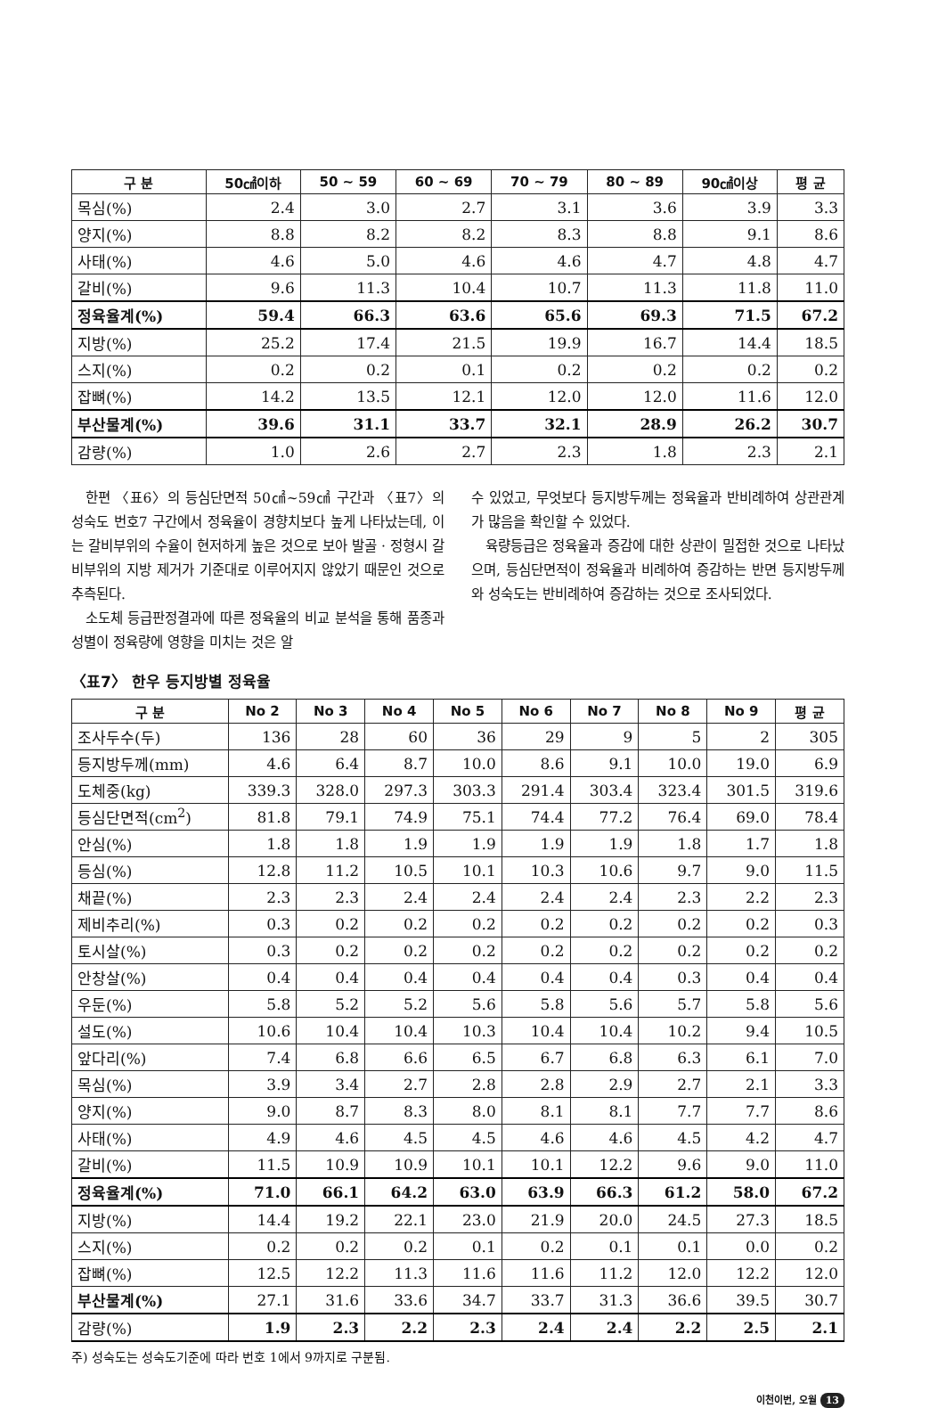| 구 분 | 50㎠이하 | 50 ~ 59 | 60 ~ 69 | 70 ~ 79 | 80 ~ 89 | 90㎠이상 | 평 균 |
| --- | --- | --- | --- | --- | --- | --- | --- |
| 목심(%) | 2.4 | 3.0 | 2.7 | 3.1 | 3.6 | 3.9 | 3.3 |
| 양지(%) | 8.8 | 8.2 | 8.2 | 8.3 | 8.8 | 9.1 | 8.6 |
| 사태(%) | 4.6 | 5.0 | 4.6 | 4.6 | 4.7 | 4.8 | 4.7 |
| 갈비(%) | 9.6 | 11.3 | 10.4 | 10.7 | 11.3 | 11.8 | 11.0 |
| 정육율계(%) | 59.4 | 66.3 | 63.6 | 65.6 | 69.3 | 71.5 | 67.2 |
| 지방(%) | 25.2 | 17.4 | 21.5 | 19.9 | 16.7 | 14.4 | 18.5 |
| 스지(%) | 0.2 | 0.2 | 0.1 | 0.2 | 0.2 | 0.2 | 0.2 |
| 잡뼈(%) | 14.2 | 13.5 | 12.1 | 12.0 | 12.0 | 11.6 | 12.0 |
| 부산물계(%) | 39.6 | 31.1 | 33.7 | 32.1 | 28.9 | 26.2 | 30.7 |
| 감량(%) | 1.0 | 2.6 | 2.7 | 2.3 | 1.8 | 2.3 | 2.1 |
한편 〈표6〉의 등심단면적 50㎠~59㎠ 구간과 〈표7〉의 성숙도 번호7 구간에서 정육율이 경향치보다 높게 나타났는데, 이는 갈비부위의 수율이 현저하게 높은 것으로 보아 발골 · 정형시 갈비부위의 지방 제거가 기준대로 이루어지지 않았기 때문인 것으로 추측된다.
소도체 등급판정결과에 따른 정육율의 비교 분석을 통해 품종과 성별이 정육량에 영향을 미치는 것은 알
수 있었고, 무엇보다 등지방두께는 정육율과 반비례하여 상관관계가 많음을 확인할 수 있었다.
육량등급은 정육율과 증감에 대한 상관이 밀접한 것으로 나타났으며, 등심단면적이 정육율과 비례하여 증감하는 반면 등지방두께와 성숙도는 반비례하여 증감하는 것으로 조사되었다.
〈표7〉 한우 등지방별 정육율
| 구 분 | No 2 | No 3 | No 4 | No 5 | No 6 | No 7 | No 8 | No 9 | 평 균 |
| --- | --- | --- | --- | --- | --- | --- | --- | --- | --- |
| 조사두수(두) | 136 | 28 | 60 | 36 | 29 | 9 | 5 | 2 | 305 |
| 등지방두께(mm) | 4.6 | 6.4 | 8.7 | 10.0 | 8.6 | 9.1 | 10.0 | 19.0 | 6.9 |
| 도체중(kg) | 339.3 | 328.0 | 297.3 | 303.3 | 291.4 | 303.4 | 323.4 | 301.5 | 319.6 |
| 등심단면적(cm<sup>2</sup>) | 81.8 | 79.1 | 74.9 | 75.1 | 74.4 | 77.2 | 76.4 | 69.0 | 78.4 |
| 안심(%) | 1.8 | 1.8 | 1.9 | 1.9 | 1.9 | 1.9 | 1.8 | 1.7 | 1.8 |
| 등심(%) | 12.8 | 11.2 | 10.5 | 10.1 | 10.3 | 10.6 | 9.7 | 9.0 | 11.5 |
| 채끝(%) | 2.3 | 2.3 | 2.4 | 2.4 | 2.4 | 2.4 | 2.3 | 2.2 | 2.3 |
| 제비추리(%) | 0.3 | 0.2 | 0.2 | 0.2 | 0.2 | 0.2 | 0.2 | 0.2 | 0.3 |
| 토시살(%) | 0.3 | 0.2 | 0.2 | 0.2 | 0.2 | 0.2 | 0.2 | 0.2 | 0.2 |
| 안창살(%) | 0.4 | 0.4 | 0.4 | 0.4 | 0.4 | 0.4 | 0.3 | 0.4 | 0.4 |
| 우둔(%) | 5.8 | 5.2 | 5.2 | 5.6 | 5.8 | 5.6 | 5.7 | 5.8 | 5.6 |
| 설도(%) | 10.6 | 10.4 | 10.4 | 10.3 | 10.4 | 10.4 | 10.2 | 9.4 | 10.5 |
| 앞다리(%) | 7.4 | 6.8 | 6.6 | 6.5 | 6.7 | 6.8 | 6.3 | 6.1 | 7.0 |
| 목심(%) | 3.9 | 3.4 | 2.7 | 2.8 | 2.8 | 2.9 | 2.7 | 2.1 | 3.3 |
| 양지(%) | 9.0 | 8.7 | 8.3 | 8.0 | 8.1 | 8.1 | 7.7 | 7.7 | 8.6 |
| 사태(%) | 4.9 | 4.6 | 4.5 | 4.5 | 4.6 | 4.6 | 4.5 | 4.2 | 4.7 |
| 갈비(%) | 11.5 | 10.9 | 10.9 | 10.1 | 10.1 | 12.2 | 9.6 | 9.0 | 11.0 |
| 정육율계(%) | 71.0 | 66.1 | 64.2 | 63.0 | 63.9 | 66.3 | 61.2 | 58.0 | 67.2 |
| 지방(%) | 14.4 | 19.2 | 22.1 | 23.0 | 21.9 | 20.0 | 24.5 | 27.3 | 18.5 |
| 스지(%) | 0.2 | 0.2 | 0.2 | 0.1 | 0.2 | 0.1 | 0.1 | 0.0 | 0.2 |
| 잡뼈(%) | 12.5 | 12.2 | 11.3 | 11.6 | 11.6 | 11.2 | 12.0 | 12.2 | 12.0 |
| 부산물계(%) | 27.1 | 31.6 | 33.6 | 34.7 | 33.7 | 31.3 | 36.6 | 39.5 | 30.7 |
| 감량(%) | 1.9 | 2.3 | 2.2 | 2.3 | 2.4 | 2.4 | 2.2 | 2.5 | 2.1 |
주) 성숙도는 성숙도기준에 따라 번호 1에서 9까지로 구분됨.
이천이번, 오월 13